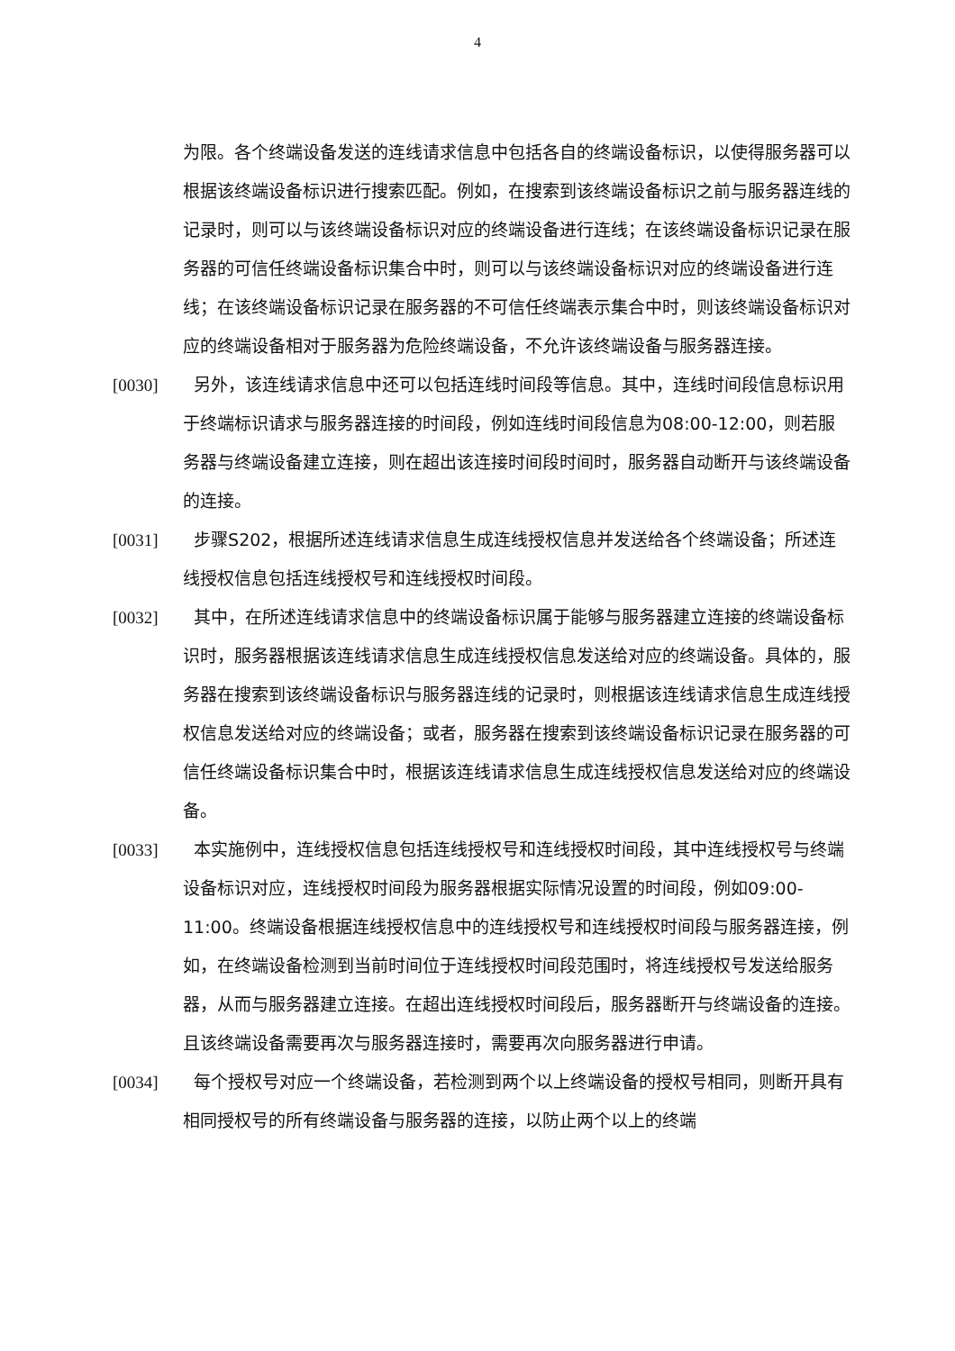4
为限。各个终端设备发送的连线请求信息中包括各自的终端设备标识，以使得服务器可以根据该终端设备标识进行搜索匹配。例如，在搜索到该终端设备标识之前与服务器连线的记录时，则可以与该终端设备标识对应的终端设备进行连线；在该终端设备标识记录在服务器的可信任终端设备标识集合中时，则可以与该终端设备标识对应的终端设备进行连线；在该终端设备标识记录在服务器的不可信任终端表示集合中时，则该终端设备标识对应的终端设备相对于服务器为危险终端设备，不允许该终端设备与服务器连接。
[0030] 另外，该连线请求信息中还可以包括连线时间段等信息。其中，连线时间段信息标识用于终端标识请求与服务器连接的时间段，例如连线时间段信息为08:00-12:00，则若服务器与终端设备建立连接，则在超出该连接时间段时间时，服务器自动断开与该终端设备的连接。
[0031] 步骤S202，根据所述连线请求信息生成连线授权信息并发送给各个终端设备；所述连线授权信息包括连线授权号和连线授权时间段。
[0032] 其中，在所述连线请求信息中的终端设备标识属于能够与服务器建立连接的终端设备标识时，服务器根据该连线请求信息生成连线授权信息发送给对应的终端设备。具体的，服务器在搜索到该终端设备标识与服务器连线的记录时，则根据该连线请求信息生成连线授权信息发送给对应的终端设备；或者，服务器在搜索到该终端设备标识记录在服务器的可信任终端设备标识集合中时，根据该连线请求信息生成连线授权信息发送给对应的终端设备。
[0033] 本实施例中，连线授权信息包括连线授权号和连线授权时间段，其中连线授权号与终端设备标识对应，连线授权时间段为服务器根据实际情况设置的时间段，例如09:00-11:00。终端设备根据连线授权信息中的连线授权号和连线授权时间段与服务器连接，例如，在终端设备检测到当前时间位于连线授权时间段范围时，将连线授权号发送给服务器，从而与服务器建立连接。在超出连线授权时间段后，服务器断开与终端设备的连接。且该终端设备需要再次与服务器连接时，需要再次向服务器进行申请。
[0034] 每个授权号对应一个终端设备，若检测到两个以上终端设备的授权号相同，则断开具有相同授权号的所有终端设备与服务器的连接，以防止两个以上的终端